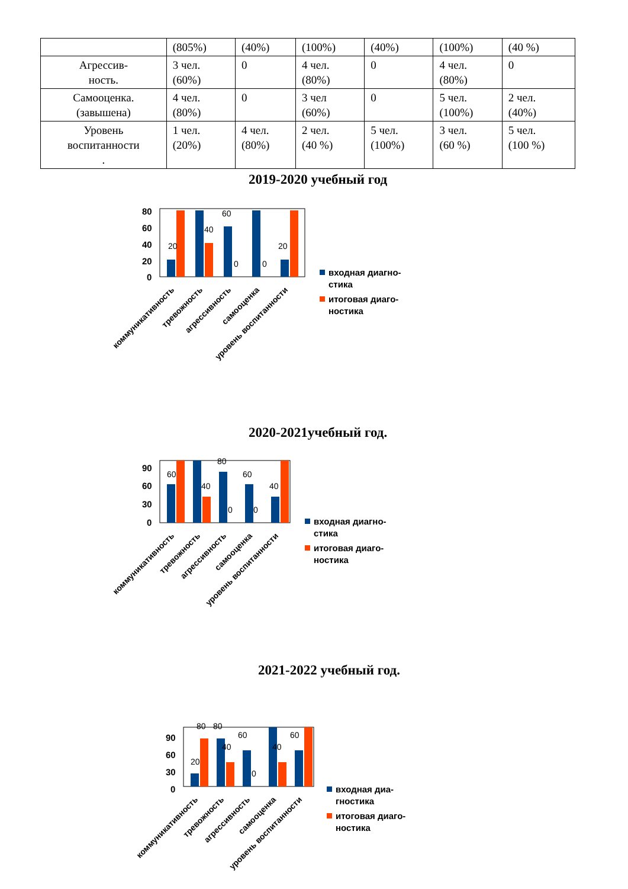| | (805%) | (40%) | (100%) | (40%) | (100%) | (40 %) |
| Агрессив- ность. | 3 чел. (60%) | 0 | 4 чел. (80%) | 0 | 4 чел. (80%) | 0 |
| Самооценка. (завышена) | 4 чел. (80%) | 0 | 3 чел (60%) | 0 | 5 чел. (100%) | 2 чел. (40%) |
| Уровень воспитанности . | 1 чел. (20%) | 4 чел. (80%) | 2 чел. (40 %) | 5 чел. (100%) | 3 чел. (60 %) | 5 чел. (100 %) |
2019-2020 учебный год
80
60
40
20
0
20
40
60
0
0
20
коммуникативность
тревожность
агрессивность
самооценка
уровень воспитанности
входная диагно-
стика
итоговая диаго-
ностика
2020-2021учебный год.
90
60
30
0
60
40
80
0
60
0
40
коммуникативность
тревожность
агрессивность
самооценка
уровень воспитанности
входная диагно-
стика
итоговая диаго-
ностика
2021-2022 учебный год.
90
60
30
0
20
80
80
40
60
0
40
60
коммуникативность
тревожность
агрессивность
самооценка
уровень воспитанности
входная диа-
гностика
итоговая диаго-
ностика